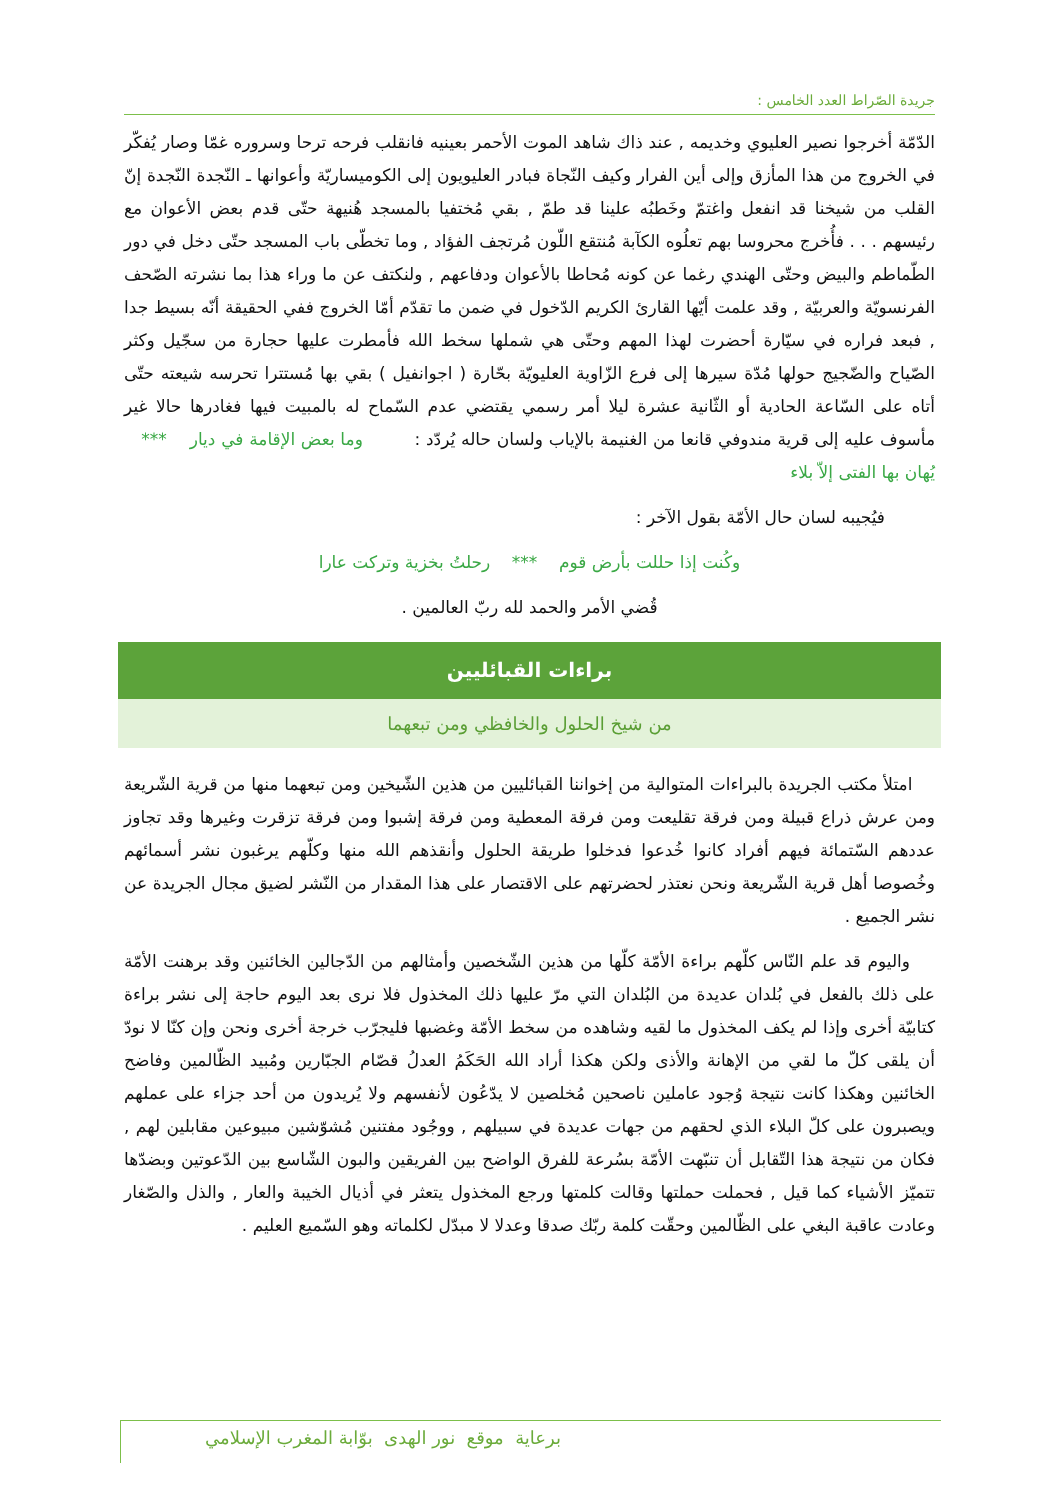جريدة الصّراط العدد الخامس :
الدّمّة أخرجوا نصير العليوي وخديمه , عند ذاك شاهد الموت الأحمر بعينيه فانقلب فرحه ترحا وسروره غمّا وصار يُفكّر في الخروج من هذا المأزق وإلى أين الفرار وكيف النّجاة فبادر العليويون إلى الكوميساريّة وأعوانها ـ النّجدة النّجدة إنّ القلب من شيخنا قد انفعل واغتمّ وخَطبُه علينا قد طمّ , بقي مُختفيا بالمسجد هُنيهة حتّى قدم بعض الأعوان مع رئيسهم . . . فأُخرج محروسا بهم تعلُوه الكآبة مُنتقع اللّون مُرتجف الفؤاد , وما تخطّى باب المسجد حتّى دخل في دور الطّماطم والبيض وحتّى الهندي رغما عن كونه مُحاطا بالأعوان ودفاعهم , ولنكتف عن ما وراء هذا بما نشرته الصّحف الفرنسويّة والعربيّة , وقد علمت أيّها القارئ الكريم الدّخول في ضمن ما تقدّم أمّا الخروج ففي الحقيقة أنّه بسيط جدا , فبعد فراره في سيّارة أحضرت لهذا المهم وحتّى هي شملها سخط الله فأمطرت عليها حجارة من سجّيل وكثر الصّياح والضّجيج حولها مُدّة سيرها إلى فرع الزّاوية العليويّة بحّارة ( اجوانفيل ) بقي بها مُستترا تحرسه شيعته حتّى أتاه على السّاعة الحادية أو الثّانية عشرة ليلا أمر رسمي يقتضي عدم السّماح له بالمبيت فيها فغادرها حالا غير مأسوف عليه إلى قرية مندوفي قانعا من الغنيمة بالإياب ولسان حاله يُردّد : وما بعض الإقامة في ديار *** يُهان بها الفتى إلاّ بلاء
فيُجيبه لسان حال الأمّة بقول الآخر :
وكُنت إذا حللت بأرض قوم *** رحلتُ بخزية وتركت عارا
قُضي الأمر والحمد لله ربّ العالمين .
براءات القبائليين
من شيخ الحلول والخافظي ومن تبعهما
امتلأ مكتب الجريدة بالبراءات المتوالية من إخواننا القبائليين من هذين الشّيخين ومن تبعهما منها من قرية الشّريعة ومن عرش ذراع قبيلة ومن فرقة تقليعت ومن فرقة المعطية ومن فرقة إشبوا ومن فرقة تزقرت وغيرها وقد تجاوز عددهم السّتمائة فيهم أفراد كانوا خُدعوا فدخلوا طريقة الحلول وأنقذهم الله منها وكلّهم يرغبون نشر أسمائهم وخُصوصا أهل قرية الشّريعة ونحن نعتذر لحضرتهم على الاقتصار على هذا المقدار من النّشر لضيق مجال الجريدة عن نشر الجميع .
واليوم قد علم النّاس كلّهم براءة الأمّة كلّها من هذين الشّخصين وأمثالهم من الدّجالين الخائنين وقد برهنت الأمّة على ذلك بالفعل في بُلدان عديدة من البُلدان التي مرّ عليها ذلك المخذول فلا نرى بعد اليوم حاجة إلى نشر براءة كتابيّة أخرى وإذا لم يكف المخذول ما لقيه وشاهده من سخط الأمّة وغضبها فليجرّب خرجة أخرى ونحن وإن كنّا لا نودّ أن يلقى كلّ ما لقي من الإهانة والأذى ولكن هكذا أراد الله الحَكَمُ العدلُ قصّام الجبّارين ومُبيد الظّالمين وفاضح الخائنين وهكذا كانت نتيجة وُجود عاملين ناصحين مُخلصين لا يدّعُون لأنفسهم ولا يُريدون من أحد جزاء على عملهم ويصبرون على كلّ البلاء الذي لحقهم من جهات عديدة في سبيلهم , ووجُود مفتنين مُشوّشين مبيوعين مقابلين لهم , فكان من نتيجة هذا التّقابل أن تنبّهت الأمّة بسُرعة للفرق الواضح بين الفريقين والبون الشّاسع بين الدّعوتين وبضدّها تتميّز الأشياء كما قيل , فحملت حملتها وقالت كلمتها ورجع المخذول يتعثر في أذيال الخيبة والعار , والذل والصّغار وعادت عاقبة البغي على الظّالمين وحقّت كلمة ربّك صدقا وعدلا لا مبدّل لكلماته وهو السّميع العليم .
برعاية موقع نور الهدى بوّابة المغرب الإسلامي